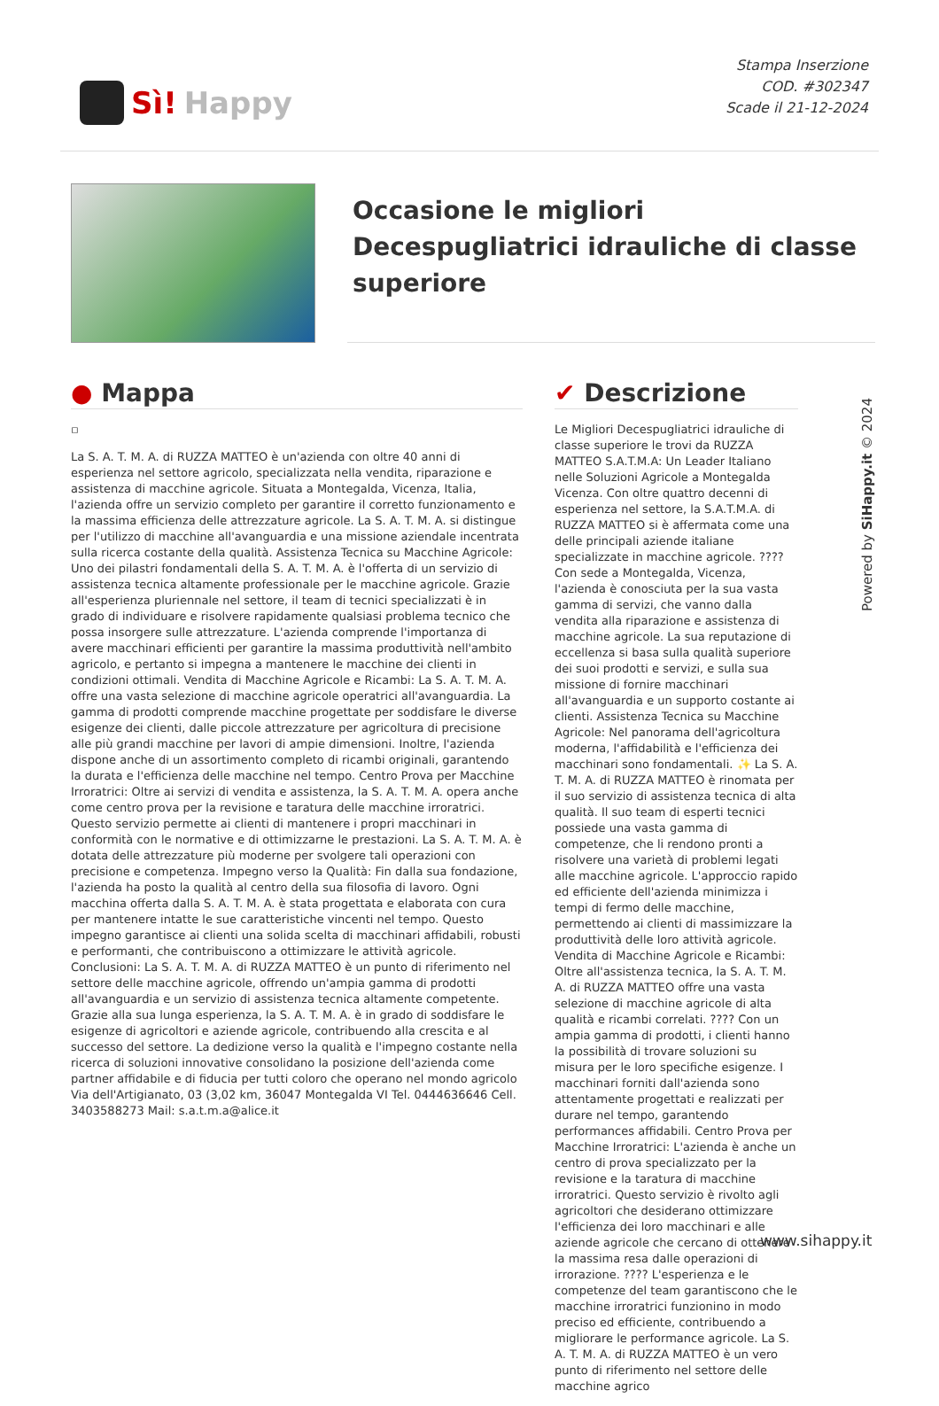Sì! Happy
Stampa Inserzione
COD. #302347
Scade il 21-12-2024
Occasione le migliori Decespugliatrici idrauliche di classe superiore
● Mappa
▫
La S. A. T. M. A. di RUZZA MATTEO è un'azienda con oltre 40 anni di esperienza nel settore agricolo, specializzata nella vendita, riparazione e assistenza di macchine agricole. Situata a Montegalda, Vicenza, Italia, l'azienda offre un servizio completo per garantire il corretto funzionamento e la massima efficienza delle attrezzature agricole. La S. A. T. M. A. si distingue per l'utilizzo di macchine all'avanguardia e una missione aziendale incentrata sulla ricerca costante della qualità. Assistenza Tecnica su Macchine Agricole: Uno dei pilastri fondamentali della S. A. T. M. A. è l'offerta di un servizio di assistenza tecnica altamente professionale per le macchine agricole. Grazie all'esperienza pluriennale nel settore, il team di tecnici specializzati è in grado di individuare e risolvere rapidamente qualsiasi problema tecnico che possa insorgere sulle attrezzature. L'azienda comprende l'importanza di avere macchinari efficienti per garantire la massima produttività nell'ambito agricolo, e pertanto si impegna a mantenere le macchine dei clienti in condizioni ottimali. Vendita di Macchine Agricole e Ricambi: La S. A. T. M. A. offre una vasta selezione di macchine agricole operatrici all'avanguardia. La gamma di prodotti comprende macchine progettate per soddisfare le diverse esigenze dei clienti, dalle piccole attrezzature per agricoltura di precisione alle più grandi macchine per lavori di ampie dimensioni. Inoltre, l'azienda dispone anche di un assortimento completo di ricambi originali, garantendo la durata e l'efficienza delle macchine nel tempo. Centro Prova per Macchine Irroratrici: Oltre ai servizi di vendita e assistenza, la S. A. T. M. A. opera anche come centro prova per la revisione e taratura delle macchine irroratrici. Questo servizio permette ai clienti di mantenere i propri macchinari in conformità con le normative e di ottimizzarne le prestazioni. La S. A. T. M. A. è dotata delle attrezzature più moderne per svolgere tali operazioni con precisione e competenza. Impegno verso la Qualità: Fin dalla sua fondazione, l'azienda ha posto la qualità al centro della sua filosofia di lavoro. Ogni macchina offerta dalla S. A. T. M. A. è stata progettata e elaborata con cura per mantenere intatte le sue caratteristiche vincenti nel tempo. Questo impegno garantisce ai clienti una solida scelta di macchinari affidabili, robusti e performanti, che contribuiscono a ottimizzare le attività agricole. Conclusioni: La S. A. T. M. A. di RUZZA MATTEO è un punto di riferimento nel settore delle macchine agricole, offrendo un'ampia gamma di prodotti all'avanguardia e un servizio di assistenza tecnica altamente competente. Grazie alla sua lunga esperienza, la S. A. T. M. A. è in grado di soddisfare le esigenze di agricoltori e aziende agricole, contribuendo alla crescita e al successo del settore. La dedizione verso la qualità e l'impegno costante nella ricerca di soluzioni innovative consolidano la posizione dell'azienda come partner affidabile e di fiducia per tutti coloro che operano nel mondo agricolo Via dell'Artigianato, 03 (3,02 km, 36047 Montegalda VI Tel. 0444636646 Cell. 3403588273 Mail: s.a.t.m.a@alice.it
✔ Descrizione
Le Migliori Decespugliatrici idrauliche di classe superiore le trovi da RUZZA MATTEO S.A.T.M.A: Un Leader Italiano nelle Soluzioni Agricole a Montegalda Vicenza. Con oltre quattro decenni di esperienza nel settore, la S.A.T.M.A. di RUZZA MATTEO si è affermata come una delle principali aziende italiane specializzate in macchine agricole. ???? Con sede a Montegalda, Vicenza, l'azienda è conosciuta per la sua vasta gamma di servizi, che vanno dalla vendita alla riparazione e assistenza di macchine agricole. La sua reputazione di eccellenza si basa sulla qualità superiore dei suoi prodotti e servizi, e sulla sua missione di fornire macchinari all'avanguardia e un supporto costante ai clienti. Assistenza Tecnica su Macchine Agricole: Nel panorama dell'agricoltura moderna, l'affidabilità e l'efficienza dei macchinari sono fondamentali. ✨ La S. A. T. M. A. di RUZZA MATTEO è rinomata per il suo servizio di assistenza tecnica di alta qualità. Il suo team di esperti tecnici possiede una vasta gamma di competenze, che li rendono pronti a risolvere una varietà di problemi legati alle macchine agricole. L'approccio rapido ed efficiente dell'azienda minimizza i tempi di fermo delle macchine, permettendo ai clienti di massimizzare la produttività delle loro attività agricole. Vendita di Macchine Agricole e Ricambi: Oltre all'assistenza tecnica, la S. A. T. M. A. di RUZZA MATTEO offre una vasta selezione di macchine agricole di alta qualità e ricambi correlati. ???? Con un ampia gamma di prodotti, i clienti hanno la possibilità di trovare soluzioni su misura per le loro specifiche esigenze. I macchinari forniti dall'azienda sono attentamente progettati e realizzati per durare nel tempo, garantendo performances affidabili. Centro Prova per Macchine Irroratrici: L'azienda è anche un centro di prova specializzato per la revisione e la taratura di macchine irroratrici. Questo servizio è rivolto agli agricoltori che desiderano ottimizzare l'efficienza dei loro macchinari e alle aziende agricole che cercano di ottenere la massima resa dalle operazioni di irrorazione. ???? L'esperienza e le competenze del team garantiscono che le macchine irroratrici funzionino in modo preciso ed efficiente, contribuendo a migliorare le performance agricole. La S. A. T. M. A. di RUZZA MATTEO è un vero punto di riferimento nel settore delle macchine agrico
Powered by SiHappy.it © 2024
www.sihappy.it